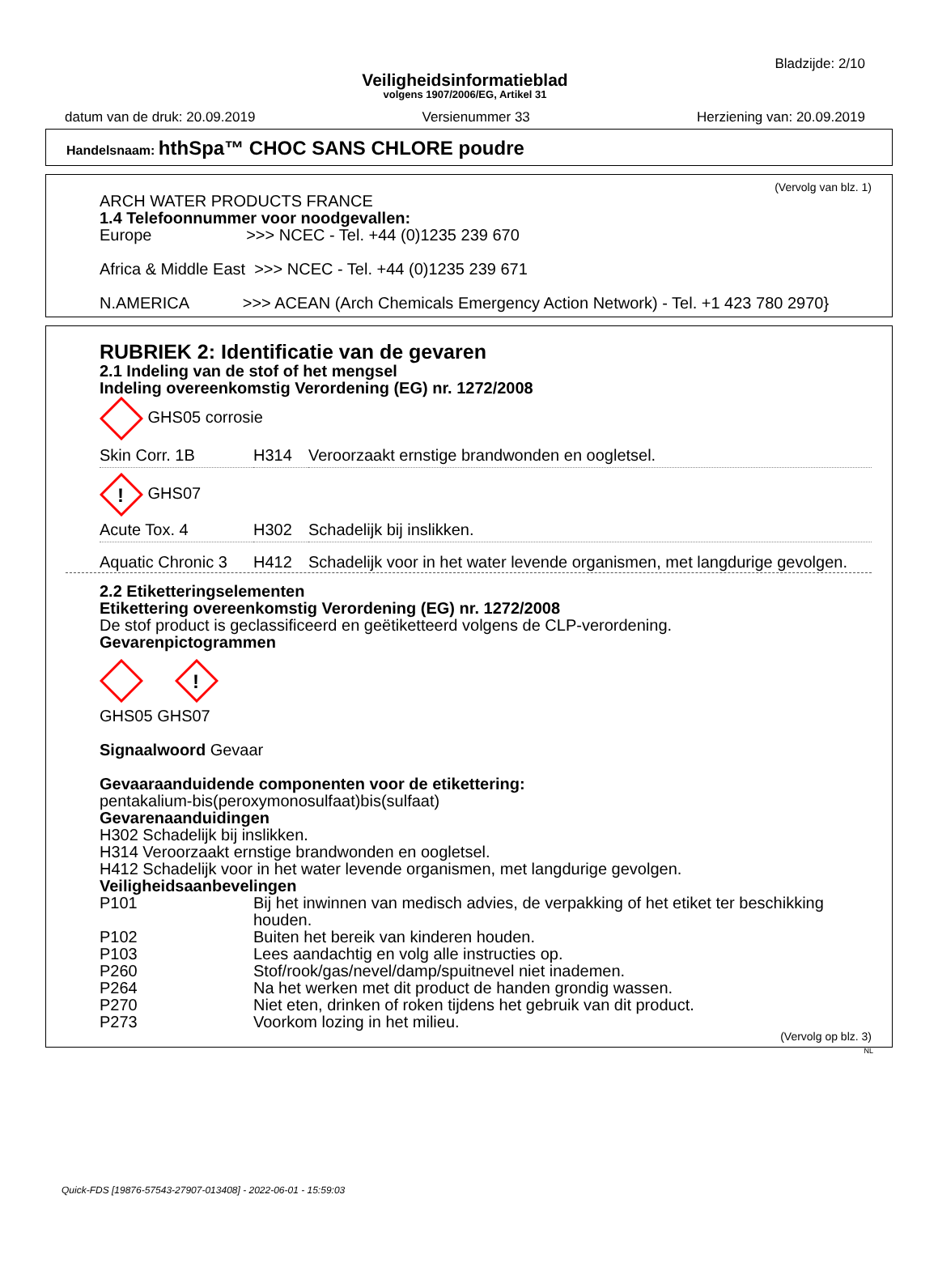Bladzijde: 2/10
Veiligheidsinformatieblad
volgens 1907/2006/EG, Artikel 31
datum van de druk: 20.09.2019 Versienummer 33 Herziening van: 20.09.2019
Handelsnaam: hthSpa™ CHOC SANS CHLORE poudre
(Vervolg van blz. 1)
ARCH WATER PRODUCTS FRANCE
1.4 Telefoonnummer voor noodgevallen:
Europe >>> NCEC - Tel. +44 (0)1235 239 670
Africa & Middle East >>> NCEC - Tel. +44 (0)1235 239 671
N.AMERICA >>> ACEAN (Arch Chemicals Emergency Action Network) - Tel. +1 423 780 2970}
RUBRIEK 2: Identificatie van de gevaren
2.1 Indeling van de stof of het mengsel
Indeling overeenkomstig Verordening (EG) nr. 1272/2008
GHS05 corrosie
| Skin Corr. 1B | H314 | Veroorzaakt ernstige brandwonden en oogletsel. |
!
GHS07
| Acute Tox. 4 | H302 | Schadelijk bij inslikken. |
| Aquatic Chronic 3 | H412 | Schadelijk voor in het water levende organismen, met langdurige gevolgen. |
2.2 Etiketteringselementen
Etikettering overeenkomstig Verordening (EG) nr. 1272/2008
De stof product is geclassificeerd en geëtiketteerd volgens de CLP-verordening.
Gevarenpictogrammen
!
GHS05 GHS07
Signaalwoord Gevaar
Gevaaraanduidende componenten voor de etikettering:
pentakalium-bis(peroxymonosulfaat)bis(sulfaat)
Gevarenaanduidingen
H302 Schadelijk bij inslikken.
H314 Veroorzaakt ernstige brandwonden en oogletsel.
H412 Schadelijk voor in het water levende organismen, met langdurige gevolgen.
Veiligheidsaanbevelingen
| P101 | Bij het inwinnen van medisch advies, de verpakking of het etiket ter beschikking houden. |
| P102 | Buiten het bereik van kinderen houden. |
| P103 | Lees aandachtig en volg alle instructies op. |
| P260 | Stof/rook/gas/nevel/damp/spuitnevel niet inademen. |
| P264 | Na het werken met dit product de handen grondig wassen. |
| P270 | Niet eten, drinken of roken tijdens het gebruik van dit product. |
| P273 | Voorkom lozing in het milieu. |
(Vervolg op blz. 3)
NL
Quick-FDS [19876-57543-27907-013408] - 2022-06-01 - 15:59:03